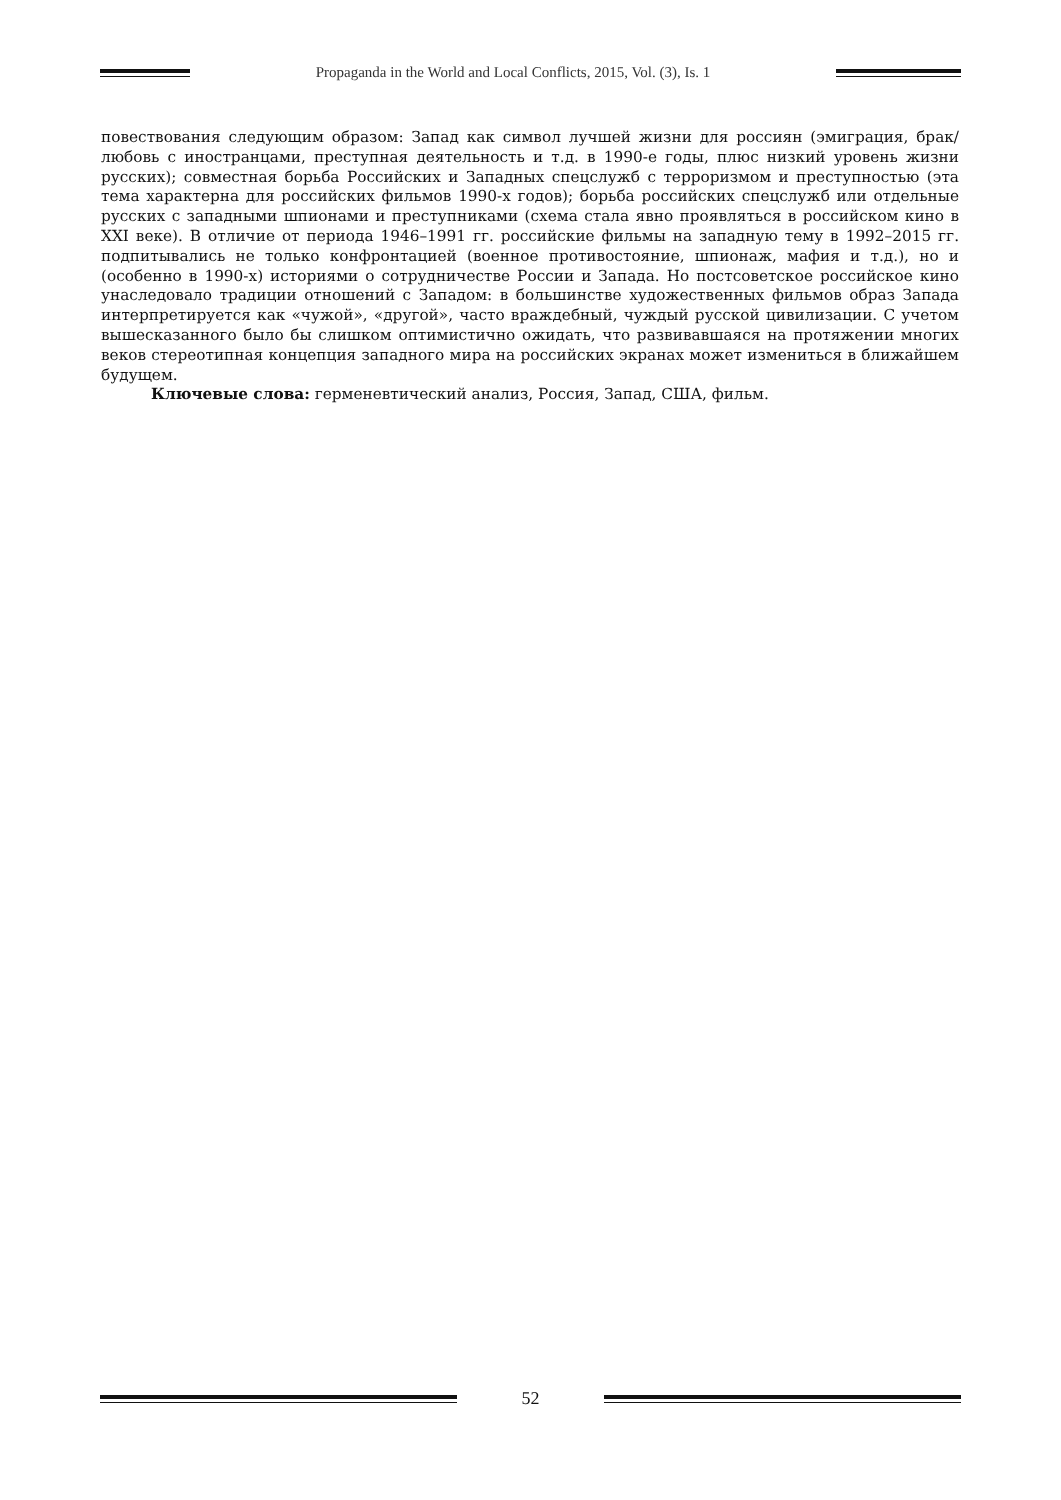Propaganda in the World and Local Conflicts, 2015, Vol. (3), Is. 1
повествования следующим образом: Запад как символ лучшей жизни для россиян (эмиграция, брак/любовь с иностранцами, преступная деятельность и т.д. в 1990-е годы, плюс низкий уровень жизни русских); совместная борьба Российских и Западных спецслужб с терроризмом и преступностью (эта тема характерна для российских фильмов 1990-х годов); борьба российских спецслужб или отдельные русских с западными шпионами и преступниками (схема стала явно проявляться в российском кино в XXI веке). В отличие от периода 1946–1991 гг. российские фильмы на западную тему в 1992–2015 гг. подпитывались не только конфронтацией (военное противостояние, шпионаж, мафия и т.д.), но и (особенно в 1990-х) историями о сотрудничестве России и Запада. Но постсоветское российское кино унаследовало традиции отношений с Западом: в большинстве художественных фильмов образ Запада интерпретируется как «чужой», «другой», часто враждебный, чуждый русской цивилизации. С учетом вышесказанного было бы слишком оптимистично ожидать, что развивавшаяся на протяжении многих веков стереотипная концепция западного мира на российских экранах может измениться в ближайшем будущем.
Ключевые слова: герменевтический анализ, Россия, Запад, США, фильм.
52